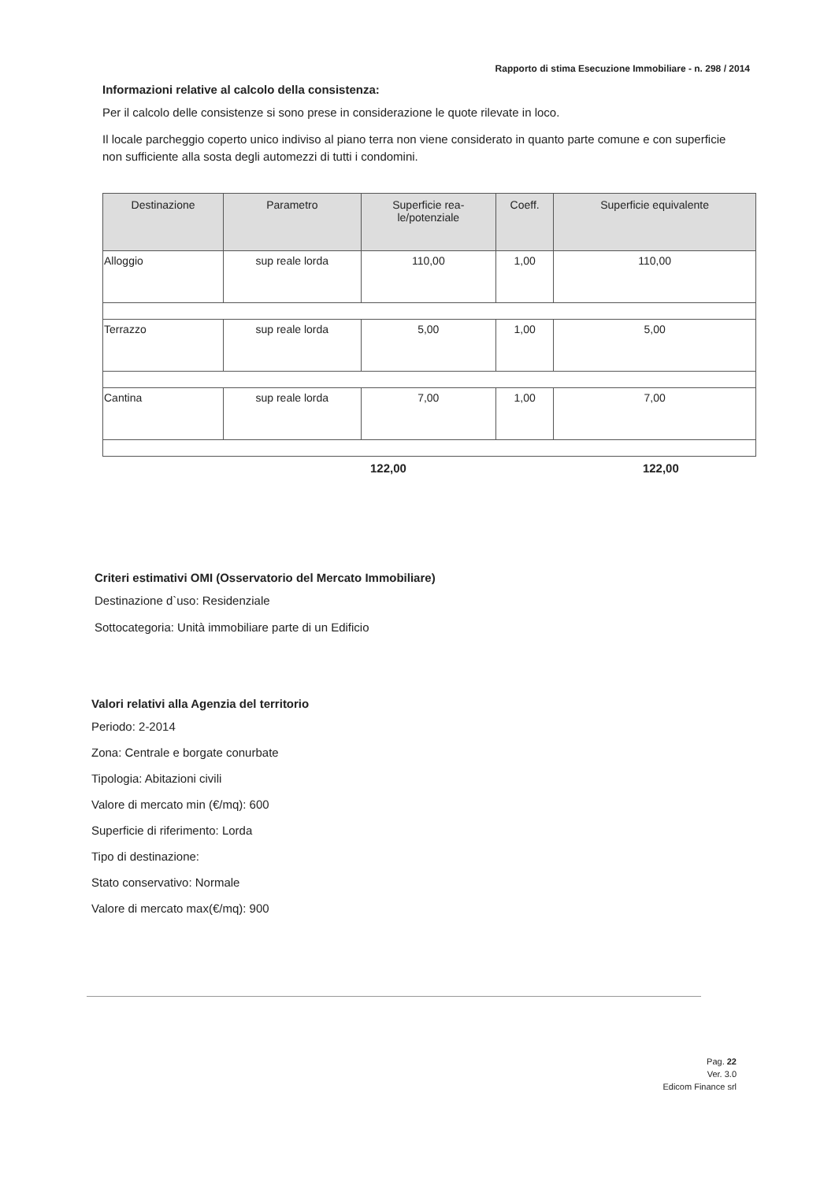Rapporto di stima Esecuzione Immobiliare - n. 298 / 2014
Informazioni relative al calcolo della consistenza:
Per il calcolo delle consistenze si sono prese in considerazione le quote rilevate in loco.
Il locale parcheggio coperto unico indiviso al piano terra non viene considerato in quanto parte comune e con superficie non sufficiente alla sosta degli automezzi di tutti i condomini.
| Destinazione | Parametro | Superficie rea- le/potenziale | Coeff. | Superficie equivalente |
| --- | --- | --- | --- | --- |
| Alloggio | sup reale lorda | 110,00 | 1,00 | 110,00 |
| Terrazzo | sup reale lorda | 5,00 | 1,00 | 5,00 |
| Cantina | sup reale lorda | 7,00 | 1,00 | 7,00 |
122,00 122,00
Criteri estimativi OMI (Osservatorio del Mercato Immobiliare)
Destinazione d`uso: Residenziale
Sottocategoria: Unità immobiliare parte di un Edificio
Valori relativi alla Agenzia del territorio
Periodo: 2-2014
Zona: Centrale e borgate conurbate
Tipologia: Abitazioni civili
Valore di mercato min (€/mq): 600
Superficie di riferimento: Lorda
Tipo di destinazione:
Stato conservativo: Normale
Valore di mercato max(€/mq): 900
Pag. 22
Ver. 3.0
Edicom Finance srl